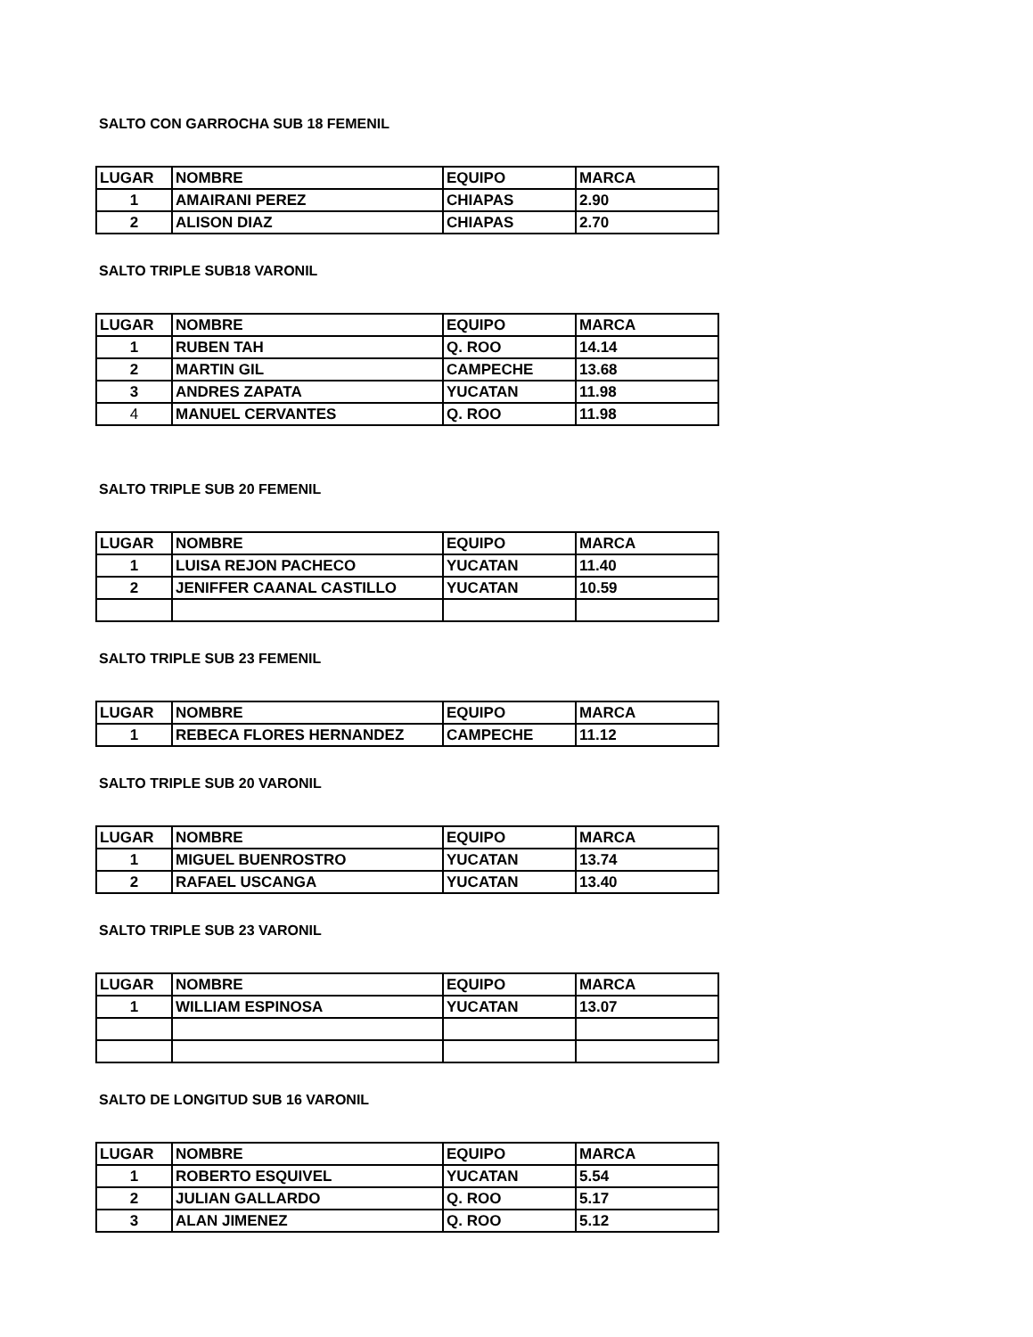SALTO CON GARROCHA SUB 18 FEMENIL
| LUGAR | NOMBRE | EQUIPO | MARCA |
| --- | --- | --- | --- |
| 1 | AMAIRANI PEREZ | CHIAPAS | 2.90 |
| 2 | ALISON DIAZ | CHIAPAS | 2.70 |
SALTO TRIPLE SUB18 VARONIL
| LUGAR | NOMBRE | EQUIPO | MARCA |
| --- | --- | --- | --- |
| 1 | RUBEN TAH | Q. ROO | 14.14 |
| 2 | MARTIN GIL | CAMPECHE | 13.68 |
| 3 | ANDRES ZAPATA | YUCATAN | 11.98 |
| 4 | MANUEL CERVANTES | Q. ROO | 11.98 |
SALTO TRIPLE SUB 20 FEMENIL
| LUGAR | NOMBRE | EQUIPO | MARCA |
| --- | --- | --- | --- |
| 1 | LUISA REJON PACHECO | YUCATAN | 11.40 |
| 2 | JENIFFER CAANAL CASTILLO | YUCATAN | 10.59 |
SALTO TRIPLE SUB 23 FEMENIL
| LUGAR | NOMBRE | EQUIPO | MARCA |
| --- | --- | --- | --- |
| 1 | REBECA FLORES HERNANDEZ | CAMPECHE | 11.12 |
SALTO TRIPLE SUB 20 VARONIL
| LUGAR | NOMBRE | EQUIPO | MARCA |
| --- | --- | --- | --- |
| 1 | MIGUEL BUENROSTRO | YUCATAN | 13.74 |
| 2 | RAFAEL USCANGA | YUCATAN | 13.40 |
SALTO TRIPLE SUB 23 VARONIL
| LUGAR | NOMBRE | EQUIPO | MARCA |
| --- | --- | --- | --- |
| 1 | WILLIAM ESPINOSA | YUCATAN | 13.07 |
SALTO DE LONGITUD SUB 16 VARONIL
| LUGAR | NOMBRE | EQUIPO | MARCA |
| --- | --- | --- | --- |
| 1 | ROBERTO ESQUIVEL | YUCATAN | 5.54 |
| 2 | JULIAN GALLARDO | Q. ROO | 5.17 |
| 3 | ALAN JIMENEZ | Q. ROO | 5.12 |